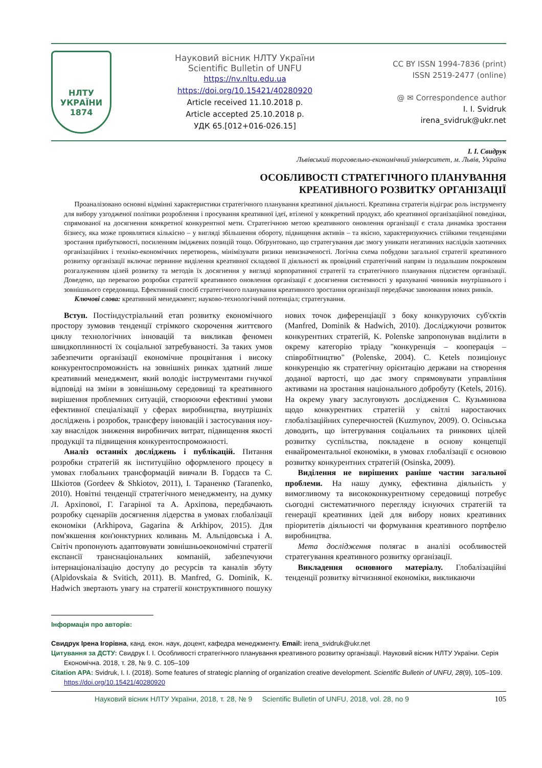НЛТУ
УКРАЇНИ
1874
Науковий вісник НЛТУ України
Scientific Bulletin of UNFU
https://nv.nltu.edu.ua
https://doi.org/10.15421/40280920
Article received 11.10.2018 р.
Article accepted 25.10.2018 р.
УДК 65.[012+016-026.15]
CC BY ISSN 1994-7836 (print)
ISSN 2519-2477 (online)
@ ✉ Correspondence author
I. I. Svidruk
irena_svidruk@ukr.net
І. І. Свидрук
Львівський торговельно-економічний університет, м. Львів, Україна
ОСОБЛИВОСТІ СТРАТЕГІЧНОГО ПЛАНУВАННЯ
КРЕАТИВНОГО РОЗВИТКУ ОРГАНІЗАЦІЇ
Проаналізовано основні відмінні характеристики стратегічного планування креативної діяльності. Креативна стратегія відіграє роль інструменту для вибору узгодженої політики розроблення і просування креативної ідеї, втіленої у конкретний продукт, або креативної організаційної поведінки, спрямованої на досягнення конкретної конкурентної мети. Стратегічною метою креативного оновлення організації є стала динаміка зростання бізнесу, яка може проявлятися кількісно – у вигляді збільшення обороту, підвищення активів – та якісно, характеризуючись стійкими тенденціями зростання прибутковості, посиленням іміджевих позицій тощо. Обґрунтовано, що стратегування дає змогу уникати негативних наслідків хаотичних організаційних і техніко-економічних перетворень, мінімізувати ризики невизначеності. Логічна схема побудови загальної стратегії креативного розвитку організації включає первинне виділення креативної складової її діяльності як провідний стратегічний напрям із подальшим покроковим розгалуженням цілей розвитку та методів їх досягнення у вигляді корпоративної стратегії та стратегічного планування підсистем організації. Доведено, що перевагою розробки стратегії креативного оновлення організації є досягнення системності у врахуванні чинників внутрішнього і зовнішнього середовища. Ефективний спосіб стратегічного планування креативного зростання організації передбачає завоювання нових ринків.
Ключові слова: креативний менеджмент; науково-технологічний потенціал; стратегування.
Вступ. Постіндустріальний етап розвитку економічного простору зумовив тенденції стрімкого скорочення життєвого циклу технологічних інновацій та викликав феномен швидкоплинності їх соціальної затребуваності. За таких умов забезпечити організації економічне процвітання і високу конкурентоспроможність на зовнішніх ринках здатний лише креативний менеджмент, який володіє інструментами гнучкої відповіді на зміни в зовнішньому середовищі та креативного вирішення проблемних ситуацій, створюючи ефективні умови ефективної спеціалізації у сферах виробництва, внутрішніх досліджень і розробок, трансферу інновацій і застосування ноу-хау внаслідок зниження виробничих витрат, підвищення якості продукції та підвищення конкурентоспроможності.
Аналіз останніх досліджень і публікацій. Питання розробки стратегій як інституційно оформленого процесу в умовах глобальних трансформацій вивчали В. Гордєєв та С. Шкіотов (Gordeev & Shkiotov, 2011), І. Тараненко (Taranenko, 2010). Новітні тенденції стратегічного менеджменту, на думку Л. Архіпової, Г. Гагаріної та А. Архіпова, передбачають розробку сценаріїв досягнення лідерства в умовах глобалізації економіки (Arkhipova, Gagarina & Arkhipov, 2015). Для пом'якшення кон'юнктурних коливань М. Альпідовська і А. Світіч пропонують адаптовувати зовнішньоекономічні стратегії експансії транснаціональних компаній, забезпечуючи інтернаціоналізацію доступу до ресурсів та каналів збуту (Alpidovskaia & Svitich, 2011). B. Manfred, G. Dominik, K. Hadwich звертають увагу на стратегії конструктивного пошуку нових точок диференціації з боку конкуруючих суб'єктів (Manfred, Dominik & Hadwich, 2010). Досліджуючи розвиток конкурентних стратегій, K. Polenske запропонував виділити в окрему категорію тріаду "конкуренція – кооперація – співробітництво" (Polenske, 2004). C. Ketels позиціонує конкуренцію як стратегічну орієнтацію держави на створення доданої вартості, що дає змогу спрямовувати управління активами на зростання національного добробуту (Ketels, 2016). На окрему увагу заслуговують дослідження С. Кузьминова щодо конкурентних стратегій у світлі наростаючих глобалізаційних суперечностей (Kuzmynov, 2009). О. Осіньська доводить, що інтегрування соціальних та ринкових цілей розвитку суспільства, покладене в основу концепції енвайроментальної економіки, в умовах глобалізації є основою розвитку конкурентних стратегій (Osinska, 2009).
Виділення не вирішених раніше частин загальної проблеми. На нашу думку, ефективна діяльність у вимогливому та висококонкурентному середовищі потребує сьогодні систематичного перегляду існуючих стратегій та генерації креативних ідей для вибору нових креативних пріоритетів діяльності чи формування креативного портфелю виробництва.
Мета дослідження полягає в аналізі особливостей стратегування креативного розвитку організації.
Викладення основного матеріалу. Глобалізаційні тенденції розвитку вітчизняної економіки, викликаючи
Інформація про авторів:
Свидрук Ірена Ігорівна, канд. екон. наук, доцент, кафедра менеджменту. Email: irena_svidruk@ukr.net
Цитування за ДСТУ: Свидрук І. І. Особливості стратегічного планування креативного розвитку організації. Науковий вісник НЛТУ України. Серія Економічна. 2018, т. 28, № 9. С. 105–109
Citation APA: Svidruk, I. I. (2018). Some features of strategic planning of organization creative development. Scientific Bulletin of UNFU, 28(9), 105–109. https://doi.org/10.15421/40280920
Науковий вісник НЛТУ України, 2018, т. 28, № 9 Scientific Bulletin of UNFU, 2018, vol. 28, no 9 105